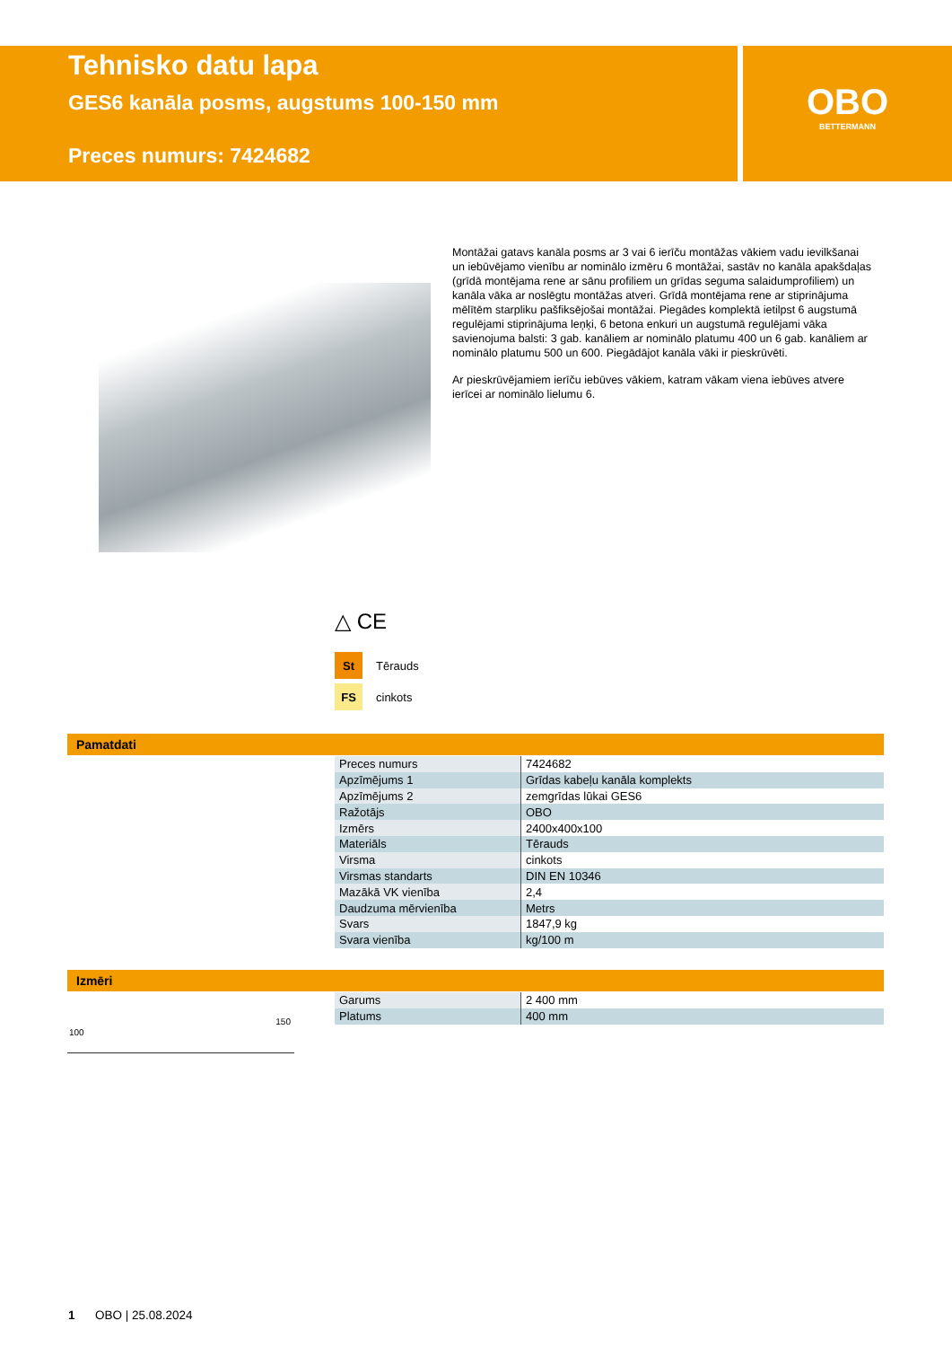Tehnisko datu lapa
GES6 kanāla posms, augstums 100-150 mm
Preces numurs: 7424682
OBO
BETTERMANN
Montāžai gatavs kanāla posms ar 3 vai 6 ierīču montāžas vākiem vadu ievilkšanai un iebūvējamo vienību ar nominālo izmēru 6 montāžai, sastāv no kanāla apakšdaļas (grīdā montējama rene ar sānu profiliem un grīdas seguma salaidumprofiliem) un kanāla vāka ar noslēgtu montāžas atveri. Grīdā montējama rene ar stiprinājuma mēlītēm starpliku pašfiksējošai montāžai. Piegādes komplektā ietilpst 6 augstumā regulējami stiprinājuma leņķi, 6 betona enkuri un augstumā regulējami vāka savienojuma balsti: 3 gab. kanāliem ar nominālo platumu 400 un 6 gab. kanāliem ar nominālo platumu 500 un 600. Piegādājot kanāla vāki ir pieskrūvēti.
Ar pieskrūvējamiem ierīču iebūves vākiem, katram vākam viena iebūves atvere ierīcei ar nominālo lielumu 6.
△ CE
St Tērauds
FS cinkots
Pamatdati
| Preces numurs | 7424682 |
| Apzīmējums 1 | Grīdas kabeļu kanāla komplekts |
| Apzīmējums 2 | zemgrīdas lūkai GES6 |
| Ražotājs | OBO |
| Izmērs | 2400x400x100 |
| Materiāls | Tērauds |
| Virsma | cinkots |
| Virsmas standarts | DIN EN 10346 |
| Mazākā VK vienība | 2,4 |
| Daudzuma mērvienība | Metrs |
| Svars | 1847,9 kg |
| Svara vienība | kg/100 m |
Izmēri
100
150
| Garums | 2 400 mm |
| Platums | 400 mm |
1 OBO | 25.08.2024